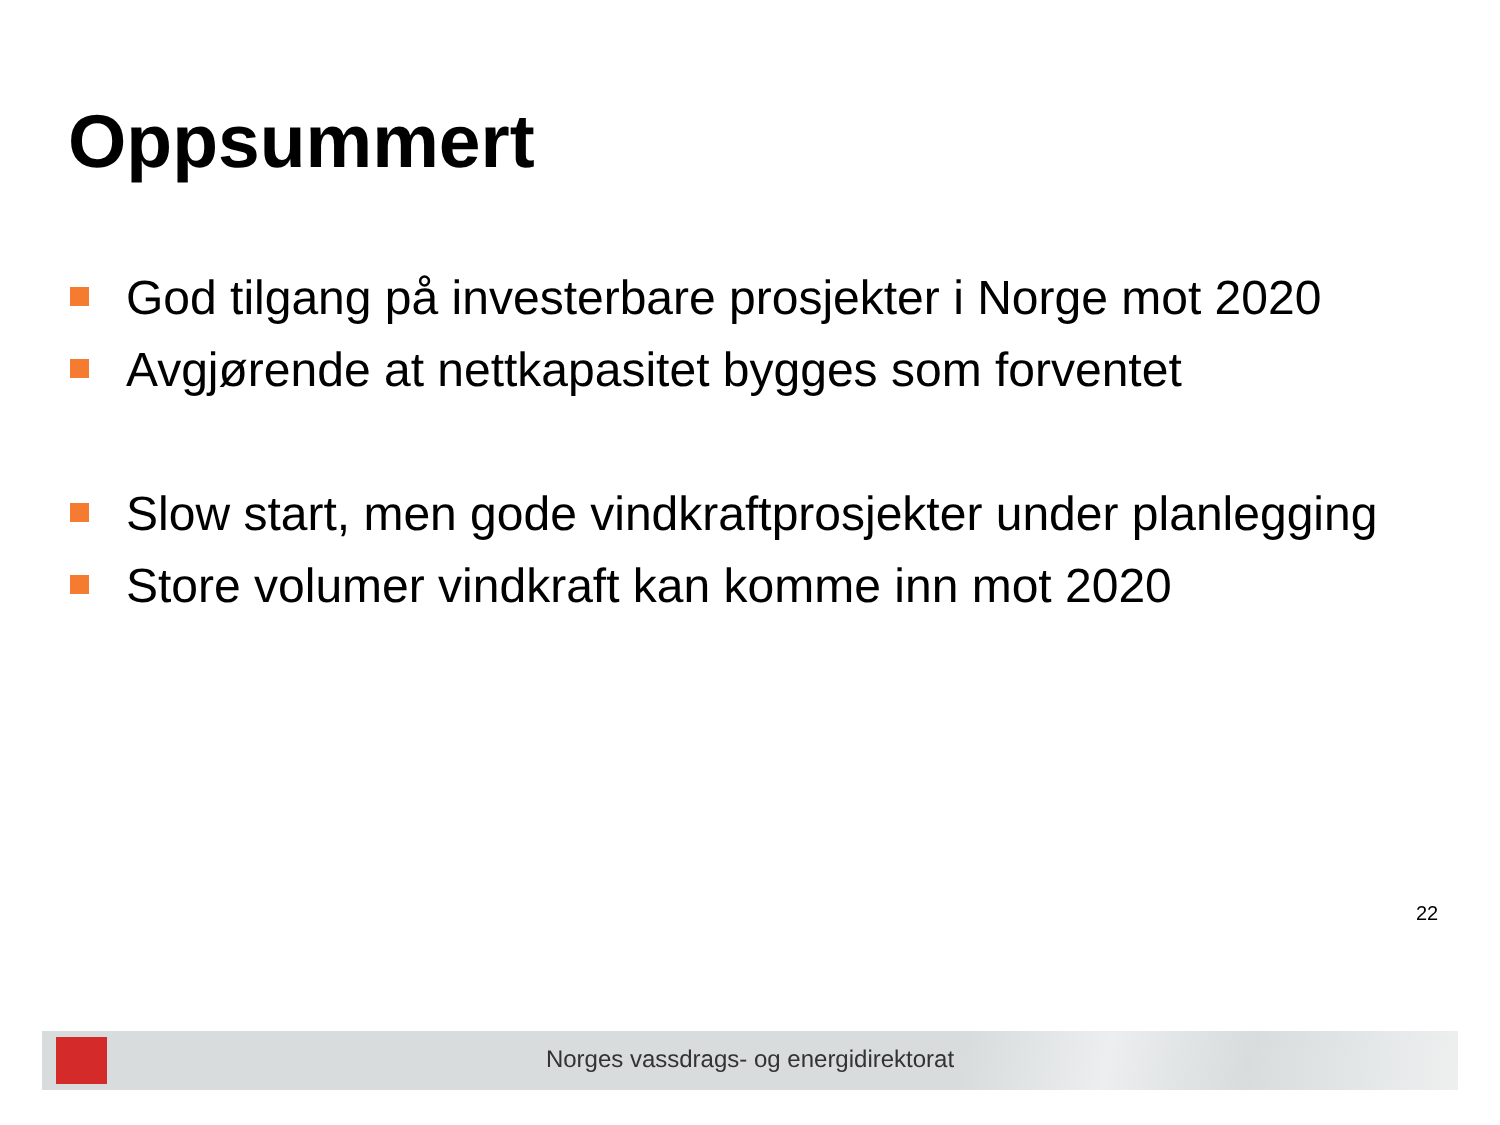Oppsummert
God tilgang på investerbare prosjekter i Norge mot 2020
Avgjørende at nettkapasitet bygges som forventet
Slow start, men gode vindkraftprosjekter under planlegging
Store volumer vindkraft kan komme inn mot 2020
22
Norges vassdrags- og energidirektorat